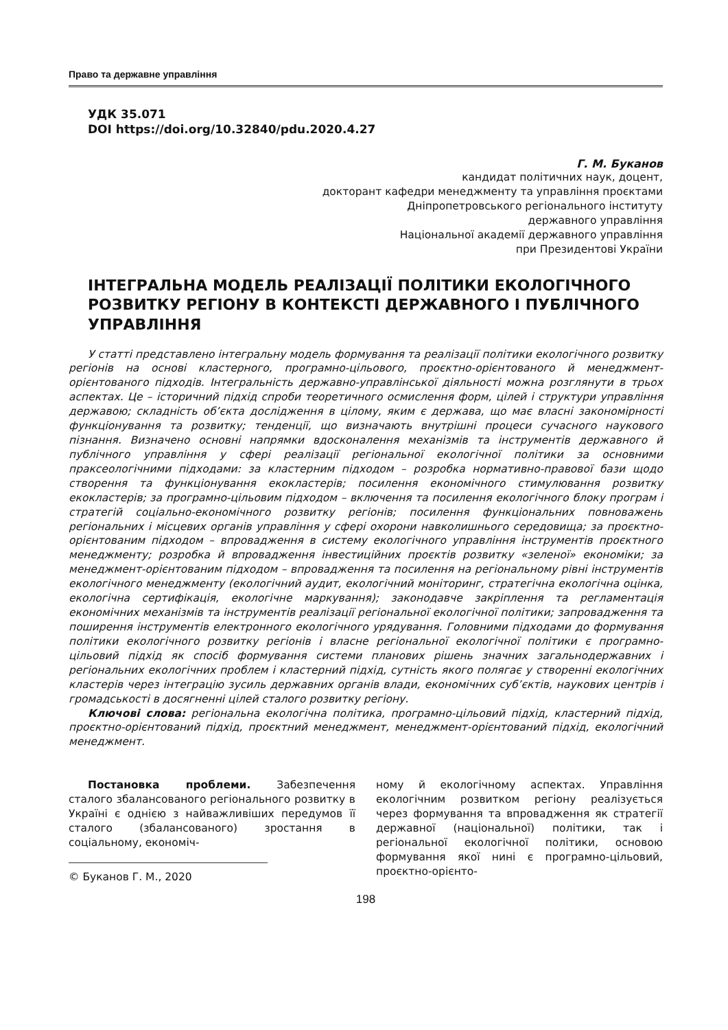Право та державне управління
УДК 35.071
DOI https://doi.org/10.32840/pdu.2020.4.27
Г. М. Буканов
кандидат політичних наук, доцент,
докторант кафедри менеджменту та управління проєктами
Дніпропетровського регіонального інституту
державного управління
Національної академії державного управління
при Президентові України
ІНТЕГРАЛЬНА МОДЕЛЬ РЕАЛІЗАЦІЇ ПОЛІТИКИ ЕКОЛОГІЧНОГО РОЗВИТКУ РЕГІОНУ В КОНТЕКСТІ ДЕРЖАВНОГО І ПУБЛІЧНОГО УПРАВЛІННЯ
У статті представлено інтегральну модель формування та реалізації політики екологічного розвитку регіонів на основі кластерного, програмно-цільового, проєктно-орієнтованого й менеджмент-орієнтованого підходів. Інтегральність державно-управлінської діяльності можна розглянути в трьох аспектах. Це – історичний підхід спроби теоретичного осмислення форм, цілей і структури управління державою; складність об’єкта дослідження в цілому, яким є держава, що має власні закономірності функціонування та розвитку; тенденції, що визначають внутрішні процеси сучасного наукового пізнання. Визначено основні напрямки вдосконалення механізмів та інструментів державного й публічного управління у сфері реалізації регіональної екологічної політики за основними праксеологічними підходами: за кластерним підходом – розробка нормативно-правової бази щодо створення та функціонування екокластерів; посилення економічного стимулювання розвитку екокластерів; за програмно-цільовим підходом – включення та посилення екологічного блоку програм і стратегій соціально-економічного розвитку регіонів; посилення функціональних повноважень регіональних і місцевих органів управління у сфері охорони навколишнього середовища; за проєктно-орієнтованим підходом – впровадження в систему екологічного управління інструментів проєктного менеджменту; розробка й впровадження інвестиційних проєктів розвитку «зеленої» економіки; за менеджмент-орієнтованим підходом – впровадження та посилення на регіональному рівні інструментів екологічного менеджменту (екологічний аудит, екологічний моніторинг, стратегічна екологічна оцінка, екологічна сертифікація, екологічне маркування); законодавче закріплення та регламентація економічних механізмів та інструментів реалізації регіональної екологічної політики; запровадження та поширення інструментів електронного екологічного урядування. Головними підходами до формування політики екологічного розвитку регіонів і власне регіональної екологічної політики є програмно-цільовий підхід як спосіб формування системи планових рішень значних загальнодержавних і регіональних екологічних проблем і кластерний підхід, сутність якого полягає у створенні екологічних кластерів через інтеграцію зусиль державних органів влади, економічних суб’єктів, наукових центрів і громадськості в досягненні цілей сталого розвитку регіону.
Ключові слова: регіональна екологічна політика, програмно-цільовий підхід, кластерний підхід, проєктно-орієнтований підхід, проєктний менеджмент, менеджмент-орієнтований підхід, екологічний менеджмент.
Постановка проблеми. Забезпечення сталого збалансованого регіонального розвитку в Україні є однією з найважливіших передумов її сталого (збалансованого) зростання в соціальному, економіч-
© Буканов Г. М., 2020
ному й екологічному аспектах. Управління екологічним розвитком регіону реалізується через формування та впровадження як стратегії державної (національної) політики, так і регіональної екологічної політики, основою формування якої нині є програмно-цільовий, проєктно-орієнто-
198